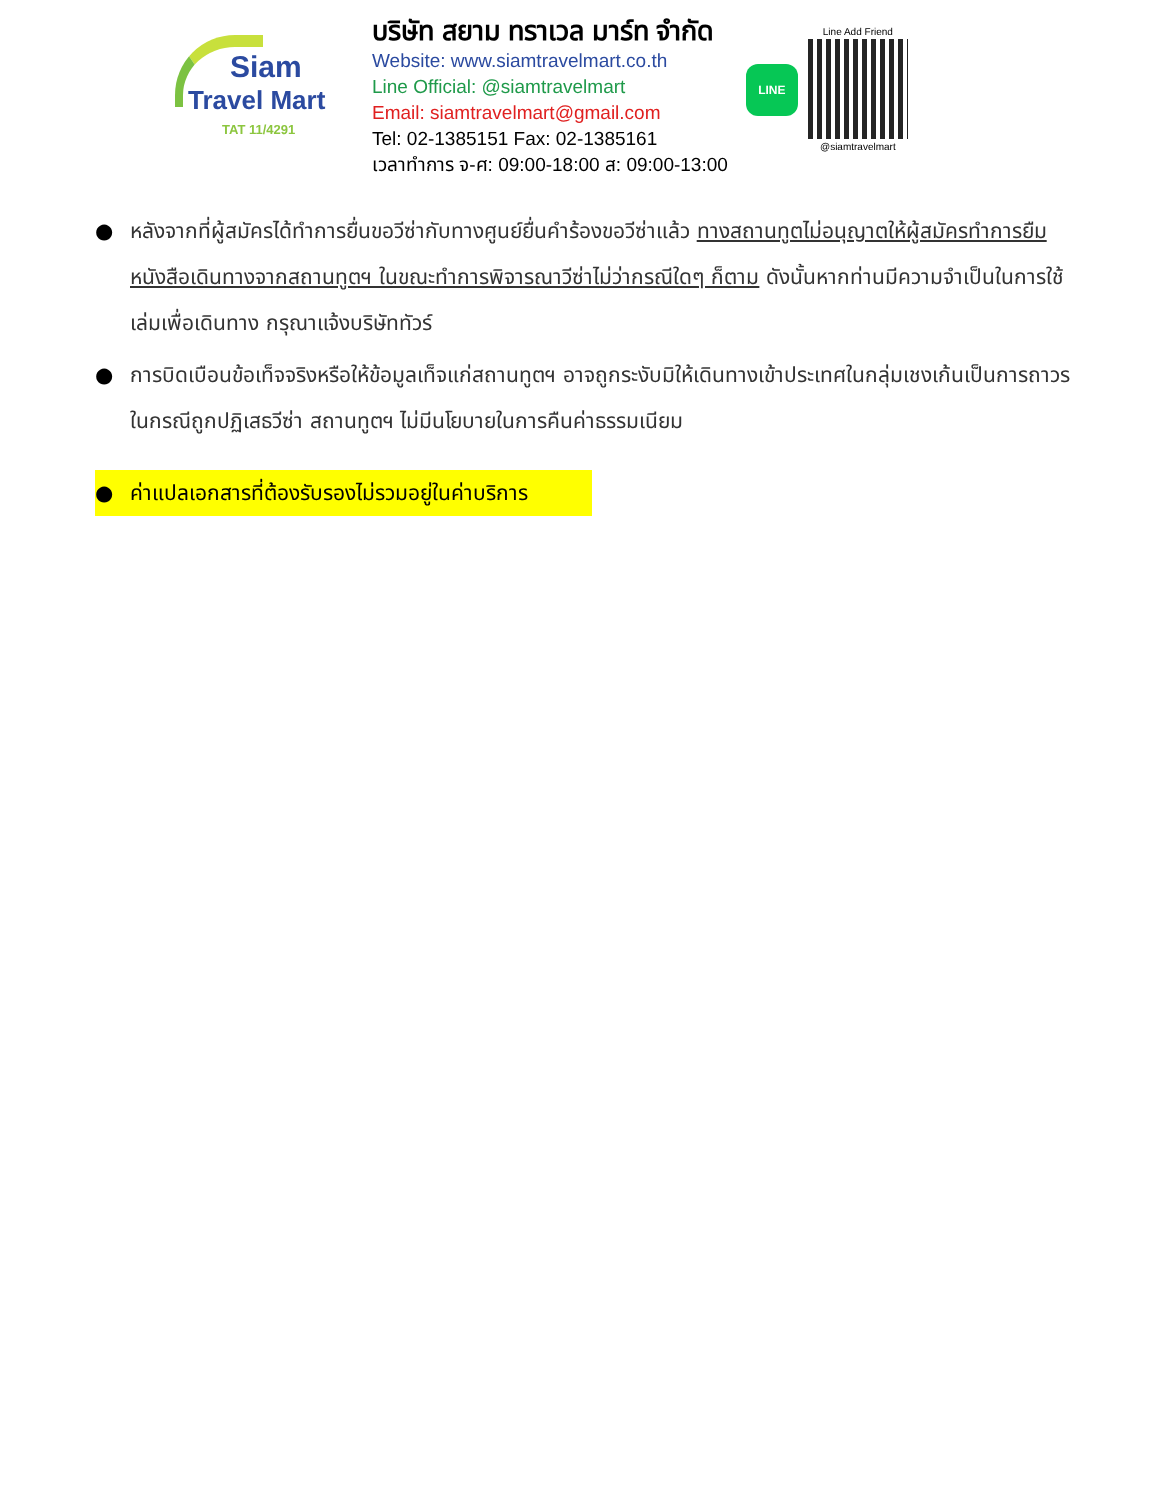Siam
Travel Mart
TAT 11/4291
บริษัท สยาม ทราเวล มาร์ท จำกัด
Website: www.siamtravelmart.co.th
Line Official: @siamtravelmart
Email: siamtravelmart@gmail.com
Tel: 02-1385151 Fax: 02-1385161
เวลาทำการ จ-ศ: 09:00-18:00 ส: 09:00-13:00
LINE
Line Add Friend
@siamtravelmart
● หลังจากที่ผู้สมัครได้ทำการยื่นขอวีซ่ากับทางศูนย์ยื่นคำร้องขอวีซ่าแล้ว ทางสถานทูตไม่อนุญาตให้ผู้สมัครทำการยืมหนังสือเดินทางจากสถานทูตฯ ในขณะทำการพิจารณาวีซ่าไม่ว่ากรณีใดๆ ก็ตาม ดังนั้นหากท่านมีความจำเป็นในการใช้เล่มเพื่อเดินทาง กรุณาแจ้งบริษัททัวร์
● การบิดเบือนข้อเท็จจริงหรือให้ข้อมูลเท็จแก่สถานทูตฯ อาจถูกระงับมิให้เดินทางเข้าประเทศในกลุ่มเชงเก้นเป็นการถาวร ในกรณีถูกปฏิเสธวีซ่า สถานทูตฯ ไม่มีนโยบายในการคืนค่าธรรมเนียม
● ค่าแปลเอกสารที่ต้องรับรองไม่รวมอยู่ในค่าบริการ